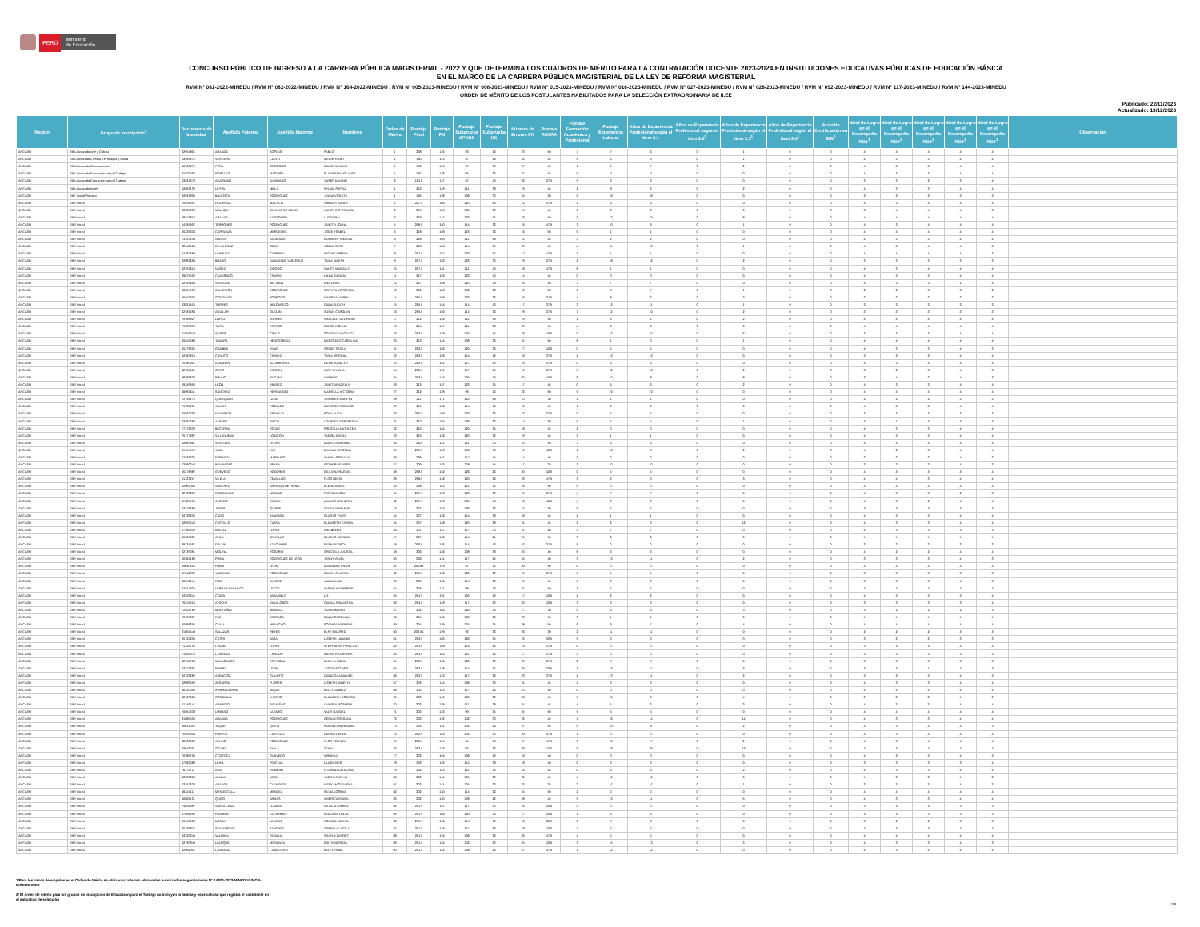PERÚ
Ministerio
de Educación
CONCURSO PÚBLICO DE INGRESO A LA CARRERA PÚBLICA MAGISTERIAL - 2022 Y QUE DETERMINA LOS CUADROS DE MÉRITO PARA LA CONTRATACIÓN DOCENTE 2023-2024 EN INSTITUCIONES EDUCATIVAS PÚBLICAS DE EDUCACIÓN BÁSICA
EN EL MARCO DE LA CARRERA PÚBLICA MAGISTERIAL DE LA LEY DE REFORMA MAGISTERIAL
RVM N° 081-2022-MINEDU / RVM N° 082-2022-MINEDU / RVM N° 164-2022-MINEDU / RVM N° 005-2023-MINEDU / RVM N° 006-2023-MINEDU / RVM N° 015-2023-MINEDU / RVM N° 016-2023-MINEDU / RVM N° 027-2023-MINEDU / RVM N° 028-2023-MINEDU / RVM N° 092-2023-MINEDU / RVM N° 117-2023-MINEDU / RVM N° 144-2023-MINEDU
ORDEN DE MÉRITO DE LOS POSTULANTES HABILITADOS PARA LA SELECCIÓN EXTRAORDINARIA DE II.EE
Publicado: 22/11/2023
Actualizado: 13/12/2023
| Región | Grupo de Inscripción<sup>2</sup> | Documento de Identidad | Apellido Paterno | Apellido Materno | Nombres | Orden de Mérito | Puntaje Final | Puntaje PN | Puntaje Subprueba CPCDE | Puntaje Subprueba HG | Número de Errores PN | Puntaje ROFAA | Puntaje Formación Académica y Profesional | Puntaje Experiencia Laboral | Años de Experiencia Profesional según el ítem 3.1 | Años de Experiencia Profesional según el ítem 3.2<sup>1</sup> | Años de Experiencia Profesional según el ítem 3.3<sup>1</sup> | Años de Experiencia Profesional según el ítem 3.4<sup>1</sup> | Acredita Certificación en EIB<sup>1</sup> | Nivel de Logro en el Desempeño RO1<sup>1</sup> | Nivel de Logro en el Desempeño RO2<sup>1</sup> | Nivel de Logro en el Desempeño RO3<sup>1</sup> | Nivel de Logro en el Desempeño RO4<sup>1</sup> | Nivel de Logro en el Desempeño RO5<sup>1</sup> | Observación |
| --- | --- | --- | --- | --- | --- | --- | --- | --- | --- | --- | --- | --- | --- | --- | --- | --- | --- | --- | --- | --- | --- | --- | --- | --- | --- |
| ÁNCASH | EBA Avanzado Arte y Cultura | 32954801 | ARANDA | SOPLAS | PABLO | 1 | 208 | 135 | 93 | 42 | 23 | 50 | 7 | 7 | 6 | 0 | 1 | 0 | 0 | 4 | 4 | 4 | 4 | 4 | |
| ÁNCASH | EBA Avanzado Ciencia, Tecnología y Salud | 44999275 | VERGARA | CALVO | MECHI YANET | 1 | 180 | 115 | 87 | 28 | 32 | 45 | 5 | 6 | 5 | 0 | 1 | 0 | 0 | 4 | 3 | 3 | 4 | 4 | |
| ÁNCASH | EBA Avanzado Comunicación | 40766872 | PEÑA | GREGORIO | EULID ELEAZAR | 1 | 189 | 125 | 87 | 38 | 27 | 45 | 1 | 9 | 7 | 0 | 2 | 0 | 0 | 4 | 3 | 3 | 4 | 4 | |
| ÁNCASH | EBA Avanzado Educación para el Trabajo | 31670506 | ROSALES | MAGUIÑA | ELIZABETH YOLANDA | 1 | 197 | 126 | 90 | 36 | 27 | 45 | 5 | 11 | 11 | 0 | 0 | 0 | 0 | 4 | 3 | 3 | 4 | 4 | |
| ÁNCASH | EBA Avanzado Educación para el Trabajo | 43034278 | ALVARADO | ALVARADO | YUSEP DANINO | 2 | 181.5 | 127 | 87 | 40 | 26 | 37.5 | 5 | 3 | 3 | 0 | 0 | 0 | 0 | 3 | 3 | 2 | 3 | 4 | |
| ÁNCASH | EBA Avanzado Inglés | 43693132 | LEYVA | MILLA | WILIAM PAPIAZ | 1 | 212 | 149 | 111 | 38 | 19 | 45 | 2 | 8 | 6 | 0 | 2 | 0 | 0 | 4 | 3 | 3 | 4 | 4 | |
| ÁNCASH | EBE Inicial/Primaria | 32921803 | BAUTISTA | RODRIGUEZ | JUANA VIOLETA | 1 | 195 | 138 | 108 | 30 | 24 | 30 | 5 | 16 | 18 | 0 | 0 | 0 | 0 | 2 | 2 | 2 | 3 | 3 | |
| ÁNCASH | EBR Inicial | 70918507 | FIGUEROA | MACHCO | SHIRLEY SANDY | 1 | 227.5 | 166 | 120 | 46 | 12 | 47.5 | 1 | 3 | 3 | 0 | 0 | 0 | 0 | 4 | 3 | 4 | 4 | 4 | |
| ÁNCASH | EBR Inicial | 80238993 | MALLQUI | SALINAS DE MEJER | NANCY ESPERANZA | 2 | 219 | 165 | 135 | 30 | 15 | 45 | 0 | 0 | 0 | 0 | 0 | 0 | 0 | 3 | 4 | 4 | 4 | 3 | |
| ÁNCASH | EBR Inicial | 46513813 | ARAUJO | ILDEFONSO | LUZ SARAI | 3 | 219 | 147 | 123 | 24 | 22 | 50 | 0 | 12 | 10 | 0 | 8 | 0 | 0 | 4 | 4 | 4 | 4 | 4 | |
| ÁNCASH | EBR Inicial | 44295907 | TERRONES | RODRIGUEZ | JANETH JOANA | 4 | 218.5 | 150 | 114 | 36 | 19 | 47.5 | 3 | 10 | 9 | 0 | 1 | 0 | 0 | 4 | 3 | 4 | 4 | 4 | |
| ÁNCASH | EBR Inicial | 45225636 | CARRANZA | MERCEDES | JOICE YSABEL | 5 | 218 | 159 | 123 | 36 | 16 | 50 | 0 | 1 | 1 | 0 | 0 | 0 | 0 | 4 | 4 | 4 | 4 | 4 | |
| ÁNCASH | EBR Inicial | 73457149 | NAUPAY | SIGUEÑAS | ROSMERY ANGELA | 6 | 218 | 159 | 111 | 48 | 14 | 45 | 3 | 2 | 2 | 0 | 0 | 0 | 0 | 4 | 3 | 3 | 4 | 4 | |
| ÁNCASH | EBR Inicial | 32946406 | DE LA CRUZ | OCAS | NOEMI RUTH | 7 | 218 | 148 | 114 | 34 | 20 | 45 | 4 | 11 | 10 | 0 | 1 | 0 | 0 | 4 | 3 | 4 | 4 | 3 | |
| ÁNCASH | EBR Inicial | 44287699 | VASQUEZ | CARRERA | KATHYA MIREYA | 8 | 217.5 | 157 | 123 | 34 | 17 | 47.5 | 2 | 1 | 1 | 0 | 0 | 0 | 0 | 4 | 4 | 4 | 4 | 3 | |
| ÁNCASH | EBR Inicial | 32982294 | BRAVO | DAMIAN DE YARLEQUE | TANIA JUDITH | 9 | 217.5 | 153 | 123 | 30 | 19 | 37.5 | 2 | 18 | 16 | 0 | 2 | 0 | 0 | 3 | 3 | 3 | 3 | 3 | |
| ÁNCASH | EBR Inicial | 42491614 | NUÑEZ | IDROGO | NANCY MAGALLY | 10 | 217.5 | 151 | 111 | 40 | 18 | 47.5 | 8 | 1 | 1 | 0 | 0 | 0 | 0 | 4 | 3 | 4 | 4 | 4 | |
| ÁNCASH | EBR Inicial | 09670402 | CUADRADO | CHACHI | HILDA SUSANA | 11 | 217 | 163 | 123 | 40 | 14 | 45 | 0 | 0 | 0 | 0 | 0 | 0 | 0 | 4 | 3 | 3 | 4 | 4 | |
| ÁNCASH | EBR Inicial | 42191608 | VENEGAS | BELTRAN | ANA LUISA | 12 | 217 | 158 | 120 | 38 | 16 | 40 | 3 | 7 | 7 | 0 | 0 | 0 | 0 | 4 | 3 | 3 | 2 | 4 | |
| ÁNCASH | EBR Inicial | 43097493 | CALDERON | RODRIGUEZ | CINTHYA VERONICA | 13 | 216 | 168 | 132 | 36 | 13 | 30 | 0 | 8 | 7 | 0 | 1 | 0 | 0 | 2 | 2 | 3 | 3 | 2 | |
| ÁNCASH | EBR Inicial | 45010935 | GONZALES | TORPOCO | MELISSA KAREN | 14 | 215.5 | 159 | 123 | 36 | 16 | 37.5 | 4 | 8 | 6 | 0 | 3 | 0 | 0 | 3 | 3 | 3 | 3 | 3 | |
| ÁNCASH | EBR Inicial | 43821418 | TORRES | MELGAREJO | DIANA JUDITH | 15 | 215.5 | 154 | 114 | 40 | 17 | 37.5 | 3 | 12 | 11 | 0 | 1 | 0 | 0 | 3 | 3 | 3 | 3 | 3 | |
| ÁNCASH | EBR Inicial | 42181594 | AGUILAR | OLGUIN | SUSAN CAROLYN | 16 | 215.5 | 150 | 114 | 36 | 19 | 37.5 | 7 | 12 | 10 | 0 | 2 | 0 | 0 | 3 | 3 | 3 | 3 | 3 | |
| ÁNCASH | EBR Inicial | 70188827 | LOPEZ | TORRES | ARACELLI DEL PILAR | 17 | 214 | 149 | 111 | 38 | 19 | 50 | 1 | 4 | 2 | 0 | 2 | 0 | 0 | 4 | 4 | 4 | 4 | 4 | |
| ÁNCASH | EBR Inicial | 71038813 | TAPIA | ESPEJO | CAROL IVONNE | 18 | 214 | 147 | 111 | 36 | 20 | 50 | 4 | 3 | 3 | 0 | 0 | 0 | 0 | 4 | 4 | 4 | 4 | 4 | |
| ÁNCASH | EBR Inicial | 41558042 | QUISPE | CIRILO | SOLEDAD ANGELICA | 19 | 213.5 | 149 | 105 | 44 | 18 | 42.5 | 0 | 12 | 10 | 0 | 6 | 0 | 0 | 3 | 3 | 3 | 4 | 4 | |
| ÁNCASH | EBR Inicial | 45615584 | TAMARA | HENOSTROZA | MERCEDES CAROLINA | 20 | 213 | 144 | 108 | 36 | 21 | 50 | 8 | 1 | 0 | 0 | 1 | 0 | 0 | 4 | 4 | 4 | 4 | 4 | |
| ÁNCASH | EBR Inicial | 45279625 | GAMBINI | VIVAR | WENDY PAOLA | 21 | 212.5 | 156 | 120 | 36 | 17 | 42.5 | 0 | 5 | 5 | 0 | 0 | 0 | 0 | 4 | 3 | 3 | 4 | 3 | |
| ÁNCASH | EBR Inicial | 42483914 | CANUTO | CHAVEZ | TANIA VIRGINIA | 22 | 212.5 | 156 | 114 | 42 | 16 | 37.5 | 1 | 12 | 12 | 0 | 0 | 0 | 0 | 3 | 2 | 2 | 4 | 4 | |
| ÁNCASH | EBR Inicial | 70180927 | AZNARAN | ALTAMIRANO | DEYSI JOSELYN | 23 | 212.5 | 151 | 117 | 34 | 19 | 47.5 | 0 | 6 | 6 | 0 | 0 | 0 | 0 | 4 | 3 | 4 | 4 | 4 | |
| ÁNCASH | EBR Inicial | 42181164 | ORTIZ | RINCON | KATY VIVIANA | 24 | 212.5 | 151 | 117 | 34 | 19 | 37.5 | 5 | 12 | 10 | 0 | 2 | 0 | 0 | 3 | 2 | 3 | 4 | 3 | |
| ÁNCASH | EBR Inicial | 48289623 | BRUNO | RUCANA | YURBINE | 25 | 212.5 | 145 | 105 | 40 | 20 | 42.5 | 6 | 10 | 8 | 0 | 8 | 0 | 0 | 3 | 4 | 3 | 4 | 3 | |
| ÁNCASH | EBR Inicial | 19249956 | LEON | YBAÑEZ | JANET ARACELLY | 26 | 212 | 157 | 123 | 34 | 17 | 45 | 0 | 4 | 2 | 0 | 2 | 0 | 0 | 4 | 3 | 3 | 4 | 4 | |
| ÁNCASH | EBR Inicial | 40091641 | SANCHEZ | HERNANDEZ | MARIELLA VICTORIA | 27 | 212 | 139 | 99 | 40 | 22 | 50 | 5 | 10 | 10 | 0 | 0 | 0 | 0 | 4 | 4 | 4 | 4 | 4 | |
| ÁNCASH | EBR Inicial | 72758175 | QUESQUEN | LAOS | JENNIFER MARLYN | 28 | 211 | 171 | 123 | 48 | 10 | 30 | 1 | 1 | 1 | 0 | 0 | 0 | 0 | 2 | 2 | 2 | 3 | 3 | |
| ÁNCASH | EBR Inicial | 75766981 | JAVIER | ROSALES | EURIDICE ROSARIO | 29 | 211 | 156 | 114 | 42 | 16 | 45 | 1 | 0 | 0 | 0 | 0 | 0 | 0 | 4 | 3 | 3 | 4 | 4 | |
| ÁNCASH | EBR Inicial | 70562723 | HUARIPATA | AREVALO | ROSA ALICIA | 30 | 210.5 | 159 | 123 | 36 | 16 | 37.5 | 0 | 5 | 5 | 0 | 0 | 0 | 0 | 3 | 3 | 3 | 3 | 3 | |
| ÁNCASH | EBR Inicial | 32387086 | ALEGRE | RISCO | LOURDES ESPERANZA | 31 | 210 | 165 | 129 | 36 | 14 | 30 | 5 | 5 | 4 | 0 | 1 | 0 | 0 | 3 | 1 | 2 | 3 | 3 | |
| ÁNCASH | EBR Inicial | 77276332 | BECERRA | ROJAS | PRISCILLA KATHLEEN | 32 | 210 | 154 | 120 | 34 | 18 | 45 | 2 | 0 | 0 | 0 | 0 | 0 | 0 | 4 | 3 | 3 | 4 | 4 | |
| ÁNCASH | EBR Inicial | 75177997 | VILLANUEVA | LOBATON | YADIRA NATALI | 33 | 210 | 152 | 120 | 32 | 19 | 45 | 3 | 1 | 1 | 0 | 0 | 0 | 0 | 4 | 3 | 3 | 4 | 4 | |
| ÁNCASH | EBR Inicial | 32887861 | VENTURA | FELIPE | MARITZA MARIBEL | 34 | 210 | 141 | 111 | 30 | 23 | 50 | 3 | 6 | 6 | 0 | 0 | 0 | 0 | 4 | 4 | 4 | 4 | 4 | |
| ÁNCASH | EBR Inicial | 41754474 | JARA | PAZ | ZULEMA CRISTINA | 35 | 209.5 | 148 | 108 | 40 | 19 | 42.5 | 1 | 10 | 8 | 0 | 2 | 0 | 0 | 4 | 2 | 3 | 4 | 4 | |
| ÁNCASH | EBR Inicial | 47625237 | ESPINOZA | MARRUFO | YANINA STEFANY | 36 | 209 | 161 | 117 | 44 | 14 | 40 | 0 | 0 | 0 | 0 | 0 | 0 | 0 | 3 | 3 | 3 | 4 | 3 | |
| ÁNCASH | EBR Inicial | 43590240 | BENAVIDES | REYNA | ESTHER DENISSE | 37 | 209 | 152 | 108 | 44 | 17 | 35 | 3 | 10 | 10 | 0 | 0 | 0 | 0 | 3 | 2 | 2 | 4 | 3 | |
| ÁNCASH | EBR Inicial | 45378987 | QUEVEDO | HONORES | GIULIANA RAQUEL | 38 | 208.5 | 152 | 126 | 26 | 20 | 42.5 | 0 | 5 | 5 | 0 | 0 | 0 | 0 | 4 | 3 | 3 | 3 | 4 | |
| ÁNCASH | EBR Inicial | 41433217 | VILELA | CEVALLOS | FLOR NELSI | 39 | 208.5 | 146 | 120 | 26 | 22 | 47.5 | 3 | 2 | 0 | 0 | 3 | 0 | 0 | 4 | 4 | 3 | 4 | 4 | |
| ÁNCASH | EBR Inicial | 32983006 | SANCHEZ | ARTEAGA DE PEREZ | ELENA JESUS | 40 | 208 | 143 | 111 | 32 | 22 | 50 | 5 | 0 | 0 | 0 | 0 | 0 | 0 | 4 | 4 | 4 | 4 | 4 | |
| ÁNCASH | EBR Inicial | 32736690 | RODRIGUEZ | MERINO | PATRICIA JOAN | 41 | 207.5 | 153 | 123 | 30 | 19 | 37.5 | 4 | 7 | 7 | 0 | 0 | 0 | 0 | 4 | 3 | 3 | 2 | 3 | |
| ÁNCASH | EBR Inicial | 47625416 | ALCEDO | DURAN | MAYUMI KATHERIN | 42 | 207.5 | 153 | 105 | 48 | 16 | 42.5 | 4 | 0 | 0 | 0 | 0 | 0 | 0 | 4 | 3 | 2 | 4 | 4 | |
| ÁNCASH | EBR Inicial | 72318382 | JESUS | QUISPE | CANDY MARLENE | 43 | 207 | 162 | 126 | 36 | 15 | 30 | 5 | 5 | 5 | 0 | 0 | 0 | 0 | 2 | 2 | 2 | 3 | 3 | |
| ÁNCASH | EBR Inicial | 32736335 | CANO | SAMANEZ | GLADYS YNES | 44 | 207 | 152 | 114 | 38 | 18 | 45 | 1 | 1 | 1 | 0 | 0 | 0 | 0 | 4 | 3 | 3 | 4 | 4 | |
| ÁNCASH | EBR Inicial | 42050546 | CASTILLO | CUEVA | ELIZABETH CARINA | 45 | 207 | 148 | 120 | 28 | 21 | 45 | 2 | 2 | 0 | 0 | 12 | 0 | 0 | 4 | 3 | 3 | 4 | 4 | |
| ÁNCASH | EBR Inicial | 47385332 | MATEO | LOPEZ | ANA BELEN | 46 | 207 | 147 | 117 | 30 | 21 | 40 | 3 | 7 | 7 | 0 | 0 | 0 | 0 | 4 | 3 | 3 | 3 | 3 | |
| ÁNCASH | EBR Inicial | 45309867 | AVILA | TRUJILLO | GLADYS MARIBEL | 47 | 207 | 138 | 114 | 24 | 25 | 50 | 3 | 6 | 6 | 0 | 0 | 0 | 0 | 4 | 4 | 4 | 4 | 4 | |
| ÁNCASH | EBR Inicial | 08121187 | DELFIN | YZAGUIRRE | RUTH PATRICIA | 48 | 206.5 | 156 | 114 | 42 | 16 | 37.5 | 5 | 0 | 0 | 0 | 0 | 0 | 0 | 3 | 3 | 3 | 3 | 3 | |
| ÁNCASH | EBR Inicial | 32739091 | MOLINA | ROSARIO | GRACIELA JULISSA | 49 | 206 | 146 | 108 | 38 | 20 | 40 | 8 | 3 | 3 | 0 | 0 | 0 | 0 | 4 | 2 | 2 | 4 | 4 | |
| ÁNCASH | EBR Inicial | 40284183 | POMA | RODRIGUEZ DE LEON | JENNY VILMA | 50 | 206 | 141 | 117 | 24 | 24 | 40 | 3 | 13 | 11 | 0 | 2 | 0 | 0 | 3 | 3 | 3 | 4 | 3 | |
| ÁNCASH | EBR Inicial | 09840416 | FRIAS | LEON | MARIA DEL PILAR | 51 | 205.85 | 119 | 87 | 32 | 30 | 50 | 0 | 0 | 0 | 0 | 0 | 0 | 0 | 4 | 4 | 4 | 4 | 4 | |
| ÁNCASH | EBR Inicial | 47642898 | VASQUEZ | RODRIGUEZ | CANDY CLARISA | 52 | 205.5 | 152 | 120 | 32 | 19 | 37.5 | 5 | 1 | 1 | 0 | 0 | 0 | 0 | 3 | 3 | 3 | 3 | 3 | |
| ÁNCASH | EBR Inicial | 40356141 | RIOS | ALEGRE | NAIDA AYME | 53 | 205 | 150 | 114 | 36 | 19 | 40 | 5 | 0 | 0 | 0 | 0 | 0 | 0 | 3 | 3 | 3 | 4 | 3 | |
| ÁNCASH | EBR Inicial | 47844225 | VARGAS MACHUCA | LECCA | YASMIN KATHERINE | 54 | 205 | 141 | 99 | 42 | 21 | 50 | 2 | 4 | 4 | 0 | 0 | 0 | 0 | 4 | 4 | 4 | 4 | 4 | |
| ÁNCASH | EBR Inicial | 43359641 | COARI | JARAMILLO | LIZ | 55 | 204.5 | 151 | 105 | 46 | 17 | 42.5 | 1 | 2 | 2 | 0 | 0 | 0 | 0 | 4 | 3 | 3 | 3 | 4 | |
| ÁNCASH | EBR Inicial | 70215514 | ATOCHE | VILLALOBOS | CAMILA SAMANTHA | 56 | 204.5 | 149 | 117 | 32 | 20 | 42.5 | 3 | 0 | 0 | 0 | 0 | 0 | 0 | 3 | 3 | 3 | 3 | 4 | |
| ÁNCASH | EBR Inicial | 72404782 | MONTAÑEZ | MENDEZ | YOSELIM VELIT | 57 | 204 | 156 | 120 | 36 | 17 | 30 | 5 | 5 | 3 | 0 | 3 | 0 | 0 | 3 | 2 | 2 | 2 | 3 | |
| ÁNCASH | EBR Inicial | 70185307 | PAZ | ARTEAGA | DIANA CAROLINA | 58 | 204 | 140 | 108 | 32 | 23 | 50 | 3 | 1 | 1 | 0 | 0 | 0 | 0 | 4 | 4 | 4 | 4 | 4 | |
| ÁNCASH | EBR Inicial | 40898654 | CULLI | MENACHO | POCHITA MARLENE | 59 | 204 | 129 | 105 | 24 | 28 | 50 | 6 | 9 | 7 | 0 | 4 | 0 | 0 | 4 | 4 | 4 | 4 | 4 | |
| ÁNCASH | EBR Inicial | 31664449 | SALAZAR | REYES | ELFY MILDRED | 60 | 203.55 | 129 | 93 | 36 | 26 | 30 | 2 | 11 | 11 | 0 | 0 | 0 | 0 | 2 | 2 | 2 | 3 | 3 | |
| ÁNCASH | EBR Inicial | 45724650 | CATIRI | JARA | LIZBETH LADAIMI | 61 | 203.5 | 160 | 126 | 34 | 16 | 32.5 | 5 | 0 | 0 | 0 | 0 | 0 | 0 | 3 | 2 | 2 | 3 | 3 | |
| ÁNCASH | EBR Inicial | 71334718 | CHONG | LOPEZ | STEPHANNY PRISCILA | 62 | 203.5 | 158 | 114 | 44 | 15 | 37.5 | 0 | 0 | 0 | 0 | 0 | 0 | 0 | 3 | 2 | 2 | 4 | 4 | |
| ÁNCASH | EBR Inicial | 71835676 | COSTILLA | CHACON | INGRID KATHERINE | 63 | 203.5 | 153 | 111 | 42 | 17 | 37.5 | 3 | 0 | 0 | 0 | 0 | 0 | 0 | 3 | 3 | 3 | 3 | 3 | |
| ÁNCASH | EBR Inicial | 42158786 | MALDONADO | ESPINOZA | EVELYN SOFIA | 64 | 203.5 | 150 | 120 | 30 | 20 | 37.5 | 2 | 5 | 5 | 0 | 0 | 0 | 0 | 3 | 3 | 3 | 3 | 3 | |
| ÁNCASH | EBR Inicial | 42372265 | RIVERA | LEON | JUDITH ESTHER | 65 | 203.5 | 148 | 114 | 34 | 20 | 32.5 | 3 | 13 | 11 | 0 | 2 | 0 | 0 | 3 | 3 | 1 | 4 | 2 | |
| ÁNCASH | EBR Inicial | 32125282 | ASENCIOS | GULARTE | DIANA GUADALUPE | 66 | 203.5 | 143 | 117 | 26 | 23 | 37.5 | 1 | 13 | 11 | 0 | 2 | 0 | 0 | 3 | 2 | 3 | 4 | 3 | |
| ÁNCASH | EBR Inicial | 32989552 | ZEGARRA | FLORES | LISBETH JANETH | 67 | 203 | 144 | 108 | 36 | 21 | 45 | 4 | 0 | 0 | 0 | 0 | 0 | 0 | 4 | 3 | 3 | 4 | 4 | |
| ÁNCASH | EBR Inicial | 46330550 | IPARRAGUIRRE | JAQUE | KELLY JAMELLY | 68 | 203 | 143 | 117 | 26 | 23 | 50 | 0 | 0 | 0 | 0 | 0 | 0 | 0 | 4 | 4 | 4 | 4 | 4 | |
| ÁNCASH | EBR Inicial | 32109865 | CORDIGLIA | LUCERO | ELIZABETH ROSARIO | 69 | 203 | 140 | 108 | 32 | 23 | 40 | 5 | 10 | 8 | 0 | 4 | 0 | 0 | 3 | 3 | 3 | 4 | 3 | |
| ÁNCASH | EBR Inicial | 41349141 | APARICIO | SIGUEÑAS | LINDSEY ROSMERI | 70 | 203 | 139 | 111 | 28 | 24 | 45 | 4 | 5 | 3 | 0 | 2 | 0 | 0 | 4 | 3 | 3 | 4 | 4 | |
| ÁNCASH | EBR Inicial | 70054038 | URBANO | LAZARO | VALVI GARDEL | 71 | 203 | 133 | 99 | 34 | 25 | 50 | 5 | 5 | 5 | 0 | 0 | 0 | 0 | 4 | 4 | 4 | 4 | 4 | |
| ÁNCASH | EBR Inicial | 31680405 | ARANDA | RODRIGUEZ | CECILIA ROSSANA | 72 | 203 | 132 | 102 | 30 | 26 | 45 | 1 | 16 | 14 | 0 | 14 | 0 | 0 | 4 | 3 | 3 | 4 | 4 | |
| ÁNCASH | EBR Inicial | 40631013 | JAQUE | QUITO | ROSSELI MARISABEL | 73 | 203 | 131 | 105 | 26 | 27 | 45 | 5 | 10 | 8 | 0 | 2 | 0 | 0 | 4 | 3 | 4 | 4 | 3 | |
| ÁNCASH | EBR Inicial | 70409646 | HUERTA | CASTILLO | DENISA CENDA | 74 | 202.5 | 145 | 105 | 40 | 20 | 47.5 | 1 | 0 | 0 | 0 | 0 | 0 | 0 | 4 | 3 | 4 | 4 | 4 | |
| ÁNCASH | EBR Inicial | 32966983 | ALVINO | RODRIGUEZ | FLOR VELINDA | 75 | 202.5 | 124 | 84 | 40 | 27 | 47.5 | 3 | 18 | 17 | 0 | 2 | 0 | 0 | 4 | 3 | 4 | 4 | 4 | |
| ÁNCASH | EBR Inicial | 32949001 | GALVEZ | AYALA | DUNIA | 76 | 202.5 | 122 | 90 | 32 | 29 | 47.5 | 5 | 18 | 20 | 0 | 13 | 0 | 0 | 4 | 3 | 4 | 4 | 4 | |
| ÁNCASH | EBR Inicial | 70388709 | CCOYCCA | QUEVEDO | VIRGINIA | 77 | 202 | 154 | 108 | 46 | 16 | 40 | 0 | 0 | 0 | 0 | 0 | 0 | 0 | 4 | 2 | 3 | 4 | 3 | |
| ÁNCASH | EBR Inicial | 47582088 | LEIVA | PASCUAL | LAURA INES | 78 | 202 | 152 | 114 | 38 | 18 | 40 | 0 | 0 | 0 | 0 | 0 | 0 | 0 | 3 | 3 | 3 | 3 | 4 | |
| ÁNCASH | EBR Inicial | 76274717 | ALVA | ROMERO | FLORINDA AZUCENA | 79 | 202 | 143 | 111 | 32 | 22 | 45 | 0 | 5 | 3 | 0 | 2 | 0 | 0 | 4 | 3 | 3 | 4 | 4 | |
| ÁNCASH | EBR Inicial | 43083380 | AMAYA | VEGA | JUDITH EVELYN | 80 | 202 | 141 | 105 | 36 | 22 | 40 | 4 | 10 | 10 | 0 | 0 | 0 | 0 | 4 | 3 | 3 | 4 | 3 | |
| ÁNCASH | EBR Inicial | 42751633 | ARANDA | CLEMENTE | MERY MAGDALENA | 81 | 202 | 141 | 105 | 36 | 22 | 35 | 3 | 17 | 17 | 0 | 1 | 0 | 0 | 3 | 2 | 2 | 4 | 3 | |
| ÁNCASH | EBR Inicial | 46344111 | MENDOCILLA | MENDEZ | SILVIA LORENA | 82 | 202 | 140 | 114 | 26 | 24 | 50 | 2 | 0 | 0 | 0 | 0 | 0 | 0 | 4 | 4 | 4 | 4 | 4 | |
| ÁNCASH | EBR Inicial | 40665121 | QUITO | ARMAS | AMERICA ISABEL | 83 | 202 | 130 | 108 | 22 | 28 | 45 | 5 | 13 | 11 | 0 | 5 | 0 | 0 | 4 | 3 | 3 | 4 | 4 | |
| ÁNCASH | EBR Inicial | 74635697 | SANTA CRUZ | LLANOS | NATALIA JOMIRA | 84 | 201.5 | 157 | 117 | 40 | 16 | 32.5 | 3 | 0 | 0 | 0 | 0 | 0 | 0 | 3 | 2 | 2 | 3 | 3 | |
| ÁNCASH | EBR Inicial | 47968655 | HUAMAN | GUTIERREZ | AZUCENA LUCIA | 85 | 201.5 | 156 | 120 | 36 | 17 | 32.5 | 1 | 3 | 3 | 0 | 0 | 0 | 0 | 2 | 2 | 3 | 3 | 3 | |
| ÁNCASH | EBR Inicial | 45956436 | BORJA | VALERIO | RONALD MICHEL | 86 | 201.5 | 156 | 114 | 42 | 16 | 32.5 | 0 | 5 | 3 | 0 | 3 | 0 | 0 | 3 | 2 | 2 | 3 | 3 | |
| ÁNCASH | EBR Inicial | 45126847 | SCAMARONE | SANCHEZ | ORNELLA LUCILA | 87 | 201.5 | 149 | 111 | 38 | 19 | 42.5 | 4 | 0 | 0 | 0 | 0 | 0 | 0 | 4 | 3 | 2 | 4 | 4 | |
| ÁNCASH | EBR Inicial | 43230644 | VALDIVIA | PADILLA | SHAYLA ZAGRET | 88 | 201.5 | 134 | 108 | 26 | 26 | 47.5 | 4 | 5 | 5 | 0 | 0 | 0 | 0 | 4 | 4 | 4 | 4 | 4 | |
| ÁNCASH | EBR Inicial | 32130849 | LLANQUE | MONDACA | EDITH MARITZA | 89 | 201.5 | 134 | 102 | 32 | 25 | 42.5 | 3 | 15 | 13 | 0 | 3 | 0 | 0 | 4 | 3 | 3 | 4 | 3 | |
| ÁNCASH | EBR Inicial | 32962941 | CRUZADO | CABALLERO | KELLY YRMA | 90 | 201.5 | 132 | 108 | 24 | 27 | 47.5 | 1 | 12 | 12 | 0 | 0 | 0 | 0 | 4 | 3 | 4 | 4 | 4 | |
1/Para los casos de empates en el Orden de Mérito se utilizaron criterios adicionales autorizados según Informe N° 14800-2023-MINEDU/VMGP-DIGEDD-DIED
2/ El orden de mérito para los grupos de inscripción de Educación para el Trabajo no incluyen la familia y especialidad que registra el postulante en el aplicativo de selección
1/19